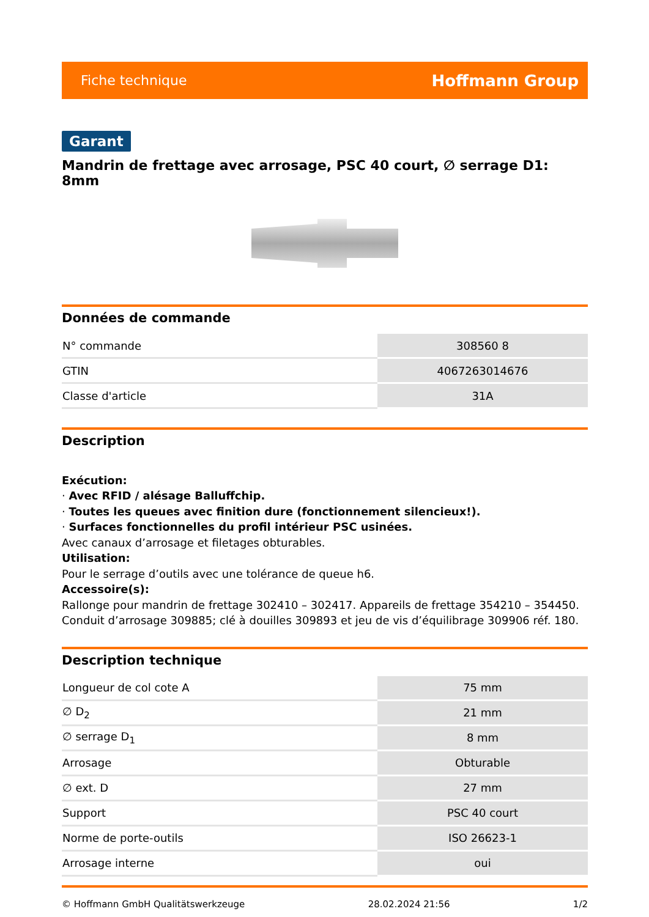Fiche technique Hoffmann Group
Garant
Mandrin de frettage avec arrosage, PSC 40 court, ∅ serrage D1: 8mm
Données de commande
| N° commande | 308560 8 |
| GTIN | 4067263014676 |
| Classe d'article | 31A |
Description
Exécution:
· Avec RFID / alésage Balluffchip.
· Toutes les queues avec finition dure (fonctionnement silencieux!).
· Surfaces fonctionnelles du profil intérieur PSC usinées.
Avec canaux d’arrosage et filetages obturables.
Utilisation:
Pour le serrage d’outils avec une tolérance de queue h6.
Accessoire(s):
Rallonge pour mandrin de frettage 302410 – 302417. Appareils de frettage 354210 – 354450. Conduit d’arrosage 309885; clé à douilles 309893 et jeu de vis d’équilibrage 309906 réf. 180.
Description technique
| Longueur de col cote A | 75 mm |
| ∅ D<sub>2</sub> | 21 mm |
| ∅ serrage D<sub>1</sub> | 8 mm |
| Arrosage | Obturable |
| ∅ ext. D | 27 mm |
| Support | PSC 40 court |
| Norme de porte-outils | ISO 26623-1 |
| Arrosage interne | oui |
© Hoffmann GmbH Qualitätswerkzeuge 28.02.2024 21:56 1/2